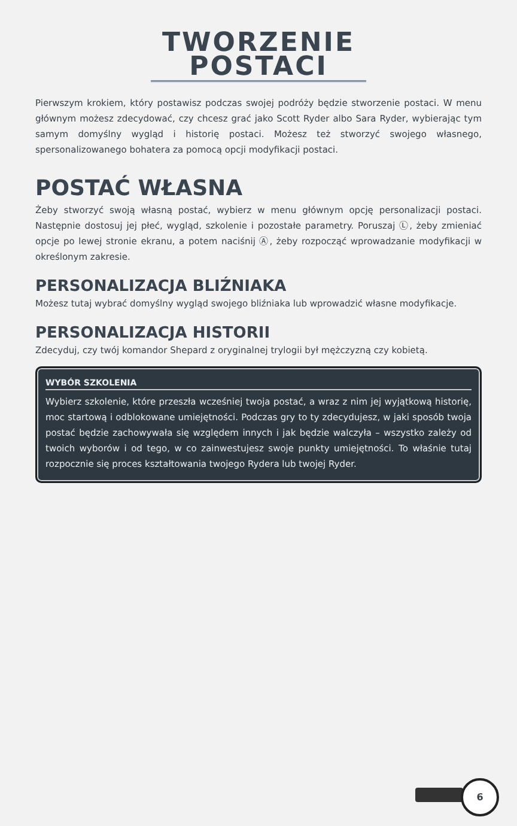TWORZENIE POSTACI
Pierwszym krokiem, który postawisz podczas swojej podróży będzie stworzenie postaci. W menu głównym możesz zdecydować, czy chcesz grać jako Scott Ryder albo Sara Ryder, wybierając tym samym domyślny wygląd i historię postaci. Możesz też stworzyć swojego własnego, spersonalizowanego bohatera za pomocą opcji modyfikacji postaci.
POSTAĆ WŁASNA
Żeby stworzyć swoją własną postać, wybierz w menu głównym opcję personalizacji postaci. Następnie dostosuj jej płeć, wygląd, szkolenie i pozostałe parametry. Poruszaj Ⓛ, żeby zmieniać opcje po lewej stronie ekranu, a potem naciśnij Ⓐ, żeby rozpocząć wprowadzanie modyfikacji w określonym zakresie.
PERSONALIZACJA BLIŹNIAKA
Możesz tutaj wybrać domyślny wygląd swojego bliźniaka lub wprowadzić własne modyfikacje.
PERSONALIZACJA HISTORII
Zdecyduj, czy twój komandor Shepard z oryginalnej trylogii był mężczyzną czy kobietą.
WYBÓR SZKOLENIA
Wybierz szkolenie, które przeszła wcześniej twoja postać, a wraz z nim jej wyjątkową historię, moc startową i odblokowane umiejętności. Podczas gry to ty zdecydujesz, w jaki sposób twoja postać będzie zachowywała się względem innych i jak będzie walczyła – wszystko zależy od twoich wyborów i od tego, w co zainwestujesz swoje punkty umiejętności. To właśnie tutaj rozpocznie się proces kształtowania twojego Rydera lub twojej Ryder.
6